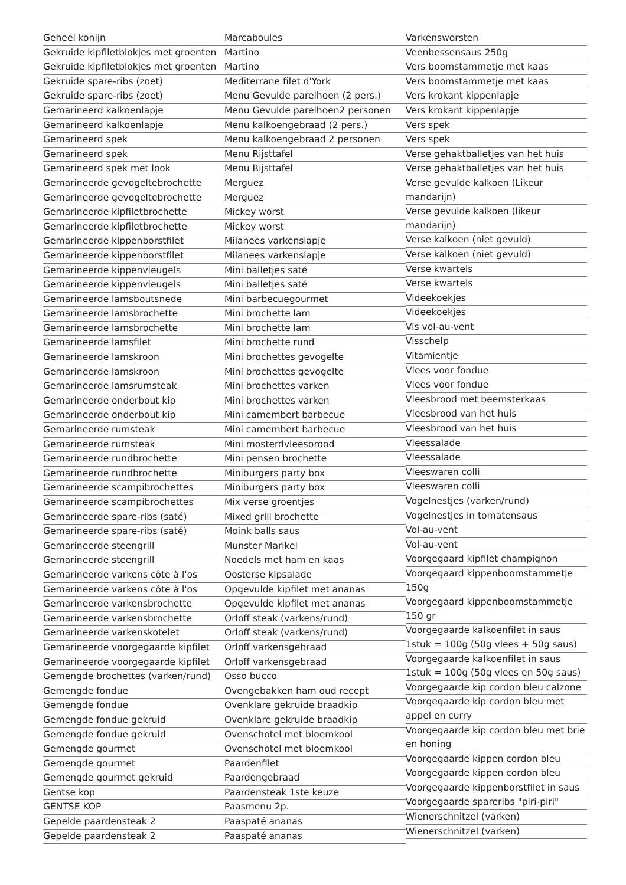Geheel konijn
Gekruide kipfiletblokjes met groenten
Gekruide kipfiletblokjes met groenten
Gekruide spare-ribs (zoet)
Gekruide spare-ribs (zoet)
Gemarineerd kalkoenlapje
Gemarineerd kalkoenlapje
Gemarineerd spek
Gemarineerd spek
Gemarineerd spek met look
Gemarineerde gevogeltebrochette
Gemarineerde gevogeltebrochette
Gemarineerde kipfiletbrochette
Gemarineerde kipfiletbrochette
Gemarineerde kippenborstfilet
Gemarineerde kippenborstfilet
Gemarineerde kippenvleugels
Gemarineerde kippenvleugels
Gemarineerde lamsboutsnede
Gemarineerde lamsbrochette
Gemarineerde lamsbrochette
Gemarineerde lamsfilet
Gemarineerde lamskroon
Gemarineerde lamskroon
Gemarineerde lamsrumsteak
Gemarineerde onderbout kip
Gemarineerde onderbout kip
Gemarineerde rumsteak
Gemarineerde rumsteak
Gemarineerde rundbrochette
Gemarineerde rundbrochette
Gemarineerde scampibrochettes
Gemarineerde scampibrochettes
Gemarineerde spare-ribs (saté)
Gemarineerde spare-ribs (saté)
Gemarineerde steengrill
Gemarineerde steengrill
Gemarineerde varkens côte à l'os
Gemarineerde varkens côte à l'os
Gemarineerde varkensbrochette
Gemarineerde varkensbrochette
Gemarineerde varkenskotelet
Gemarineerde voorgegaarde kipfilet
Gemarineerde voorgegaarde kipfilet
Gemengde brochettes (varken/rund)
Gemengde fondue
Gemengde fondue
Gemengde fondue gekruid
Gemengde fondue gekruid
Gemengde gourmet
Gemengde gourmet
Gemengde gourmet gekruid
Gentse kop
GENTSE KOP
Gepelde paardensteak 2
Gepelde paardensteak 2
Marcaboules
Martino
Martino
Mediterrane filet d'York
Menu Gevulde parelhoen (2 pers.)
Menu Gevulde parelhoen2 personen
Menu kalkoengebraad (2 pers.)
Menu kalkoengebraad 2 personen
Menu Rijsttafel
Menu Rijsttafel
Merguez
Merguez
Mickey worst
Mickey worst
Milanees varkenslapje
Milanees varkenslapje
Mini balletjes saté
Mini balletjes saté
Mini barbecuegourmet
Mini brochette lam
Mini brochette lam
Mini brochette rund
Mini brochettes gevogelte
Mini brochettes gevogelte
Mini brochettes varken
Mini brochettes varken
Mini camembert barbecue
Mini camembert barbecue
Mini mosterdvleesbrood
Mini pensen brochette
Miniburgers party box
Miniburgers party box
Mix verse groentjes
Mixed grill brochette
Moink balls saus
Munster Marikel
Noedels met ham en kaas
Oosterse kipsalade
Opgevulde kipfilet met ananas
Opgevulde kipfilet met ananas
Orloff steak (varkens/rund)
Orloff steak (varkens/rund)
Orloff varkensgebraad
Orloff varkensgebraad
Osso bucco
Ovengebakken ham oud recept
Ovenklare gekruide braadkip
Ovenklare gekruide braadkip
Ovenschotel met bloemkool
Ovenschotel met bloemkool
Paardenfilet
Paardengebraad
Paardensteak 1ste keuze
Paasmenu 2p.
Paaspaté ananas
Paaspaté ananas
Varkensworsten
Veenbessensaus 250g
Vers boomstammetje met kaas
Vers boomstammetje met kaas
Vers krokant kippenlapje
Vers krokant kippenlapje
Vers spek
Vers spek
Verse gehaktballetjes van het huis
Verse gehaktballetjes van het huis
Verse gevulde kalkoen (Likeur mandarijn)
Verse gevulde kalkoen (likeur mandarijn)
Verse kalkoen (niet gevuld)
Verse kalkoen (niet gevuld)
Verse kwartels
Verse kwartels
Videekoekjes
Videekoekjes
Vis vol-au-vent
Visschelp
Vitamientje
Vlees voor fondue
Vlees voor fondue
Vleesbrood met beemsterkaas
Vleesbrood van het huis
Vleesbrood van het huis
Vleessalade
Vleessalade
Vleeswaren colli
Vleeswaren colli
Vogelnestjes (varken/rund)
Vogelnestjes in tomatensaus
Vol-au-vent
Vol-au-vent
Voorgegaard kipfilet champignon
Voorgegaard kippenboomstammetje 150g
Voorgegaard kippenboomstammetje 150 gr
Voorgegaarde kalkoenfilet in saus 1stuk = 100g (50g vlees + 50g saus)
Voorgegaarde kalkoenfilet in saus 1stuk = 100g (50g vlees en 50g saus)
Voorgegaarde kip cordon bleu calzone
Voorgegaarde kip cordon bleu met appel en curry
Voorgegaarde kip cordon bleu met brie en honing
Voorgegaarde kippen cordon bleu
Voorgegaarde kippen cordon bleu
Voorgegaarde kippenborstfilet in saus
Voorgegaarde spareribs "piri-piri"
Wienerschnitzel (varken)
Wienerschnitzel (varken)